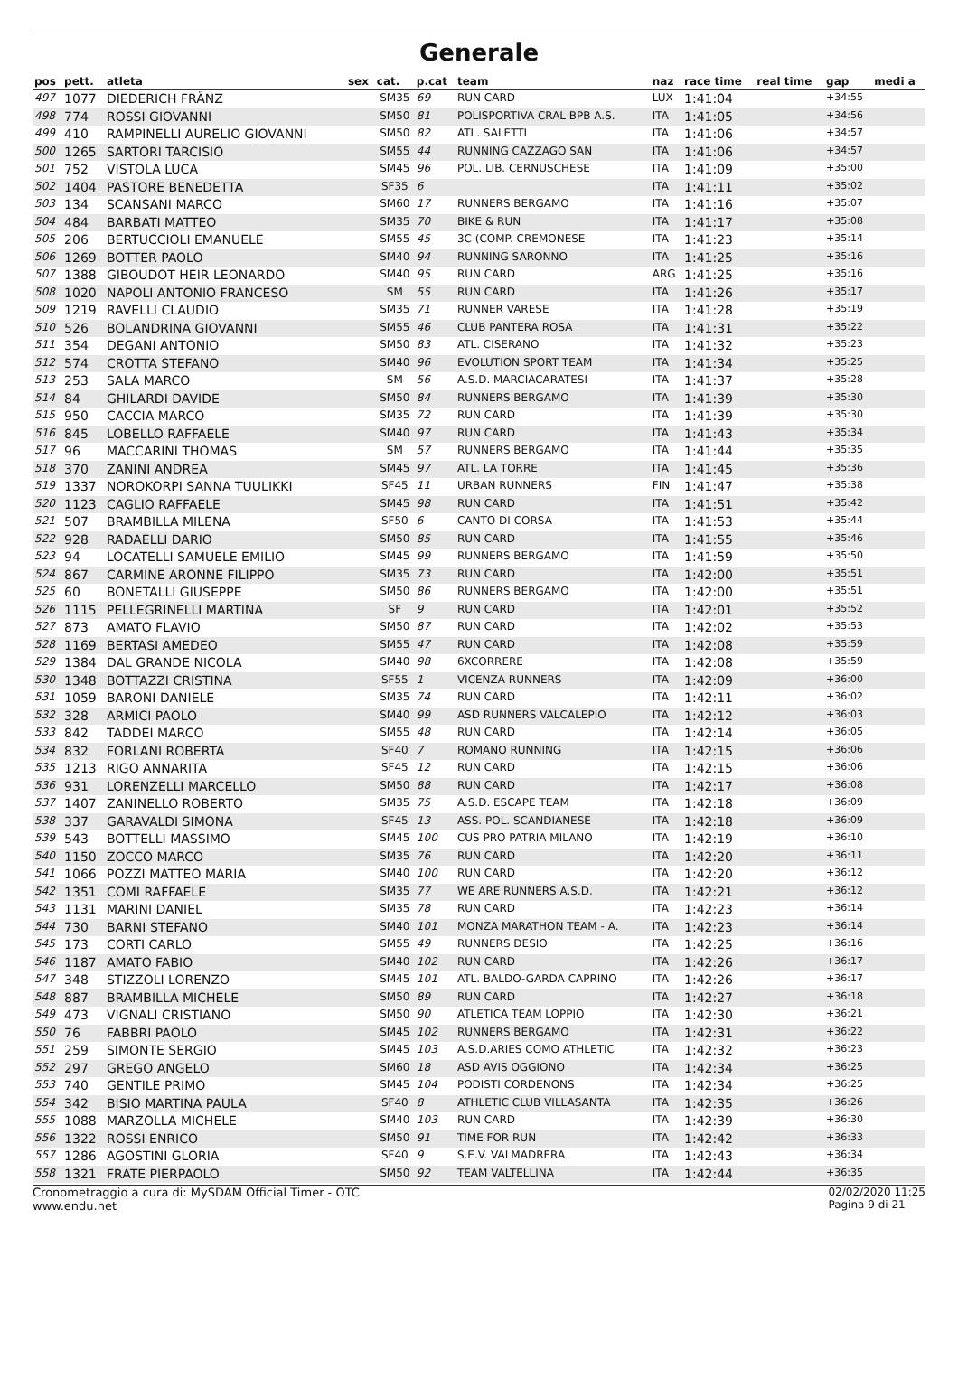Generale
| pos | pett. | atleta | sex | cat. | p.cat | team | naz | race time | real time | gap | medi a |
| --- | --- | --- | --- | --- | --- | --- | --- | --- | --- | --- | --- |
| 497 | 1077 | DIEDERICH FRÄNZ | | SM35 | 69 | RUN CARD | LUX | 1:41:04 | | +34:55 | |
| 498 | 774 | ROSSI GIOVANNI | | SM50 | 81 | POLISPORTIVA CRAL BPB A.S. | ITA | 1:41:05 | | +34:56 | |
| 499 | 410 | RAMPINELLI AURELIO GIOVANNI | | SM50 | 82 | ATL. SALETTI | ITA | 1:41:06 | | +34:57 | |
| 500 | 1265 | SARTORI TARCISIO | | SM55 | 44 | RUNNING CAZZAGO SAN | ITA | 1:41:06 | | +34:57 | |
| 501 | 752 | VISTOLA LUCA | | SM45 | 96 | POL. LIB. CERNUSCHESE | ITA | 1:41:09 | | +35:00 | |
| 502 | 1404 | PASTORE BENEDETTA | | SF35 | 6 | | ITA | 1:41:11 | | +35:02 | |
| 503 | 134 | SCANSANI MARCO | | SM60 | 17 | RUNNERS BERGAMO | ITA | 1:41:16 | | +35:07 | |
| 504 | 484 | BARBATI MATTEO | | SM35 | 70 | BIKE & RUN | ITA | 1:41:17 | | +35:08 | |
| 505 | 206 | BERTUCCIOLI EMANUELE | | SM55 | 45 | 3C (COMP. CREMONESE | ITA | 1:41:23 | | +35:14 | |
| 506 | 1269 | BOTTER PAOLO | | SM40 | 94 | RUNNING SARONNO | ITA | 1:41:25 | | +35:16 | |
| 507 | 1388 | GIBOUDOT HEIR LEONARDO | | SM40 | 95 | RUN CARD | ARG | 1:41:25 | | +35:16 | |
| 508 | 1020 | NAPOLI ANTONIO FRANCESO | | SM | 55 | RUN CARD | ITA | 1:41:26 | | +35:17 | |
| 509 | 1219 | RAVELLI CLAUDIO | | SM35 | 71 | RUNNER VARESE | ITA | 1:41:28 | | +35:19 | |
| 510 | 526 | BOLANDRINA GIOVANNI | | SM55 | 46 | CLUB PANTERA ROSA | ITA | 1:41:31 | | +35:22 | |
| 511 | 354 | DEGANI ANTONIO | | SM50 | 83 | ATL. CISERANO | ITA | 1:41:32 | | +35:23 | |
| 512 | 574 | CROTTA STEFANO | | SM40 | 96 | EVOLUTION SPORT TEAM | ITA | 1:41:34 | | +35:25 | |
| 513 | 253 | SALA MARCO | | SM | 56 | A.S.D. MARCIACARATESI | ITA | 1:41:37 | | +35:28 | |
| 514 | 84 | GHILARDI DAVIDE | | SM50 | 84 | RUNNERS BERGAMO | ITA | 1:41:39 | | +35:30 | |
| 515 | 950 | CACCIA MARCO | | SM35 | 72 | RUN CARD | ITA | 1:41:39 | | +35:30 | |
| 516 | 845 | LOBELLO RAFFAELE | | SM40 | 97 | RUN CARD | ITA | 1:41:43 | | +35:34 | |
| 517 | 96 | MACCARINI THOMAS | | SM | 57 | RUNNERS BERGAMO | ITA | 1:41:44 | | +35:35 | |
| 518 | 370 | ZANINI ANDREA | | SM45 | 97 | ATL. LA TORRE | ITA | 1:41:45 | | +35:36 | |
| 519 | 1337 | NOROKORPI SANNA TUULIKKI | | SF45 | 11 | URBAN RUNNERS | FIN | 1:41:47 | | +35:38 | |
| 520 | 1123 | CAGLIO RAFFAELE | | SM45 | 98 | RUN CARD | ITA | 1:41:51 | | +35:42 | |
| 521 | 507 | BRAMBILLA MILENA | | SF50 | 6 | CANTO DI CORSA | ITA | 1:41:53 | | +35:44 | |
| 522 | 928 | RADAELLI DARIO | | SM50 | 85 | RUN CARD | ITA | 1:41:55 | | +35:46 | |
| 523 | 94 | LOCATELLI SAMUELE EMILIO | | SM45 | 99 | RUNNERS BERGAMO | ITA | 1:41:59 | | +35:50 | |
| 524 | 867 | CARMINE ARONNE FILIPPO | | SM35 | 73 | RUN CARD | ITA | 1:42:00 | | +35:51 | |
| 525 | 60 | BONETALLI GIUSEPPE | | SM50 | 86 | RUNNERS BERGAMO | ITA | 1:42:00 | | +35:51 | |
| 526 | 1115 | PELLEGRINELLI MARTINA | | SF | 9 | RUN CARD | ITA | 1:42:01 | | +35:52 | |
| 527 | 873 | AMATO FLAVIO | | SM50 | 87 | RUN CARD | ITA | 1:42:02 | | +35:53 | |
| 528 | 1169 | BERTASI AMEDEO | | SM55 | 47 | RUN CARD | ITA | 1:42:08 | | +35:59 | |
| 529 | 1384 | DAL GRANDE NICOLA | | SM40 | 98 | 6XCORRERE | ITA | 1:42:08 | | +35:59 | |
| 530 | 1348 | BOTTAZZI CRISTINA | | SF55 | 1 | VICENZA RUNNERS | ITA | 1:42:09 | | +36:00 | |
| 531 | 1059 | BARONI DANIELE | | SM35 | 74 | RUN CARD | ITA | 1:42:11 | | +36:02 | |
| 532 | 328 | ARMICI PAOLO | | SM40 | 99 | ASD RUNNERS VALCALEPIO | ITA | 1:42:12 | | +36:03 | |
| 533 | 842 | TADDEI MARCO | | SM55 | 48 | RUN CARD | ITA | 1:42:14 | | +36:05 | |
| 534 | 832 | FORLANI ROBERTA | | SF40 | 7 | ROMANO RUNNING | ITA | 1:42:15 | | +36:06 | |
| 535 | 1213 | RIGO ANNARITA | | SF45 | 12 | RUN CARD | ITA | 1:42:15 | | +36:06 | |
| 536 | 931 | LORENZELLI MARCELLO | | SM50 | 88 | RUN CARD | ITA | 1:42:17 | | +36:08 | |
| 537 | 1407 | ZANINELLO ROBERTO | | SM35 | 75 | A.S.D. ESCAPE TEAM | ITA | 1:42:18 | | +36:09 | |
| 538 | 337 | GARAVALDI SIMONA | | SF45 | 13 | ASS. POL. SCANDIANESE | ITA | 1:42:18 | | +36:09 | |
| 539 | 543 | BOTTELLI MASSIMO | | SM45 | 100 | CUS PRO PATRIA MILANO | ITA | 1:42:19 | | +36:10 | |
| 540 | 1150 | ZOCCO MARCO | | SM35 | 76 | RUN CARD | ITA | 1:42:20 | | +36:11 | |
| 541 | 1066 | POZZI MATTEO MARIA | | SM40 | 100 | RUN CARD | ITA | 1:42:20 | | +36:12 | |
| 542 | 1351 | COMI RAFFAELE | | SM35 | 77 | WE ARE RUNNERS A.S.D. | ITA | 1:42:21 | | +36:12 | |
| 543 | 1131 | MARINI DANIEL | | SM35 | 78 | RUN CARD | ITA | 1:42:23 | | +36:14 | |
| 544 | 730 | BARNI STEFANO | | SM40 | 101 | MONZA MARATHON TEAM - A. | ITA | 1:42:23 | | +36:14 | |
| 545 | 173 | CORTI CARLO | | SM55 | 49 | RUNNERS DESIO | ITA | 1:42:25 | | +36:16 | |
| 546 | 1187 | AMATO FABIO | | SM40 | 102 | RUN CARD | ITA | 1:42:26 | | +36:17 | |
| 547 | 348 | STIZZOLI LORENZO | | SM45 | 101 | ATL. BALDO-GARDA CAPRINO | ITA | 1:42:26 | | +36:17 | |
| 548 | 887 | BRAMBILLA MICHELE | | SM50 | 89 | RUN CARD | ITA | 1:42:27 | | +36:18 | |
| 549 | 473 | VIGNALI CRISTIANO | | SM50 | 90 | ATLETICA TEAM LOPPIO | ITA | 1:42:30 | | +36:21 | |
| 550 | 76 | FABBRI PAOLO | | SM45 | 102 | RUNNERS BERGAMO | ITA | 1:42:31 | | +36:22 | |
| 551 | 259 | SIMONTE SERGIO | | SM45 | 103 | A.S.D.ARIES COMO ATHLETIC | ITA | 1:42:32 | | +36:23 | |
| 552 | 297 | GREGO ANGELO | | SM60 | 18 | ASD AVIS OGGIONO | ITA | 1:42:34 | | +36:25 | |
| 553 | 740 | GENTILE PRIMO | | SM45 | 104 | PODISTI CORDENONS | ITA | 1:42:34 | | +36:25 | |
| 554 | 342 | BISIO MARTINA PAULA | | SF40 | 8 | ATHLETIC CLUB VILLASANTA | ITA | 1:42:35 | | +36:26 | |
| 555 | 1088 | MARZOLLA MICHELE | | SM40 | 103 | RUN CARD | ITA | 1:42:39 | | +36:30 | |
| 556 | 1322 | ROSSI ENRICO | | SM50 | 91 | TIME FOR RUN | ITA | 1:42:42 | | +36:33 | |
| 557 | 1286 | AGOSTINI GLORIA | | SF40 | 9 | S.E.V. VALMADRERA | ITA | 1:42:43 | | +36:34 | |
| 558 | 1321 | FRATE PIERPAOLO | | SM50 | 92 | TEAM VALTELLINA | ITA | 1:42:44 | | +36:35 | |
Cronometraggio a cura di: MySDAM Official Timer - OTC
www.endu.net
02/02/2020 11:25
Pagina 9 di 21